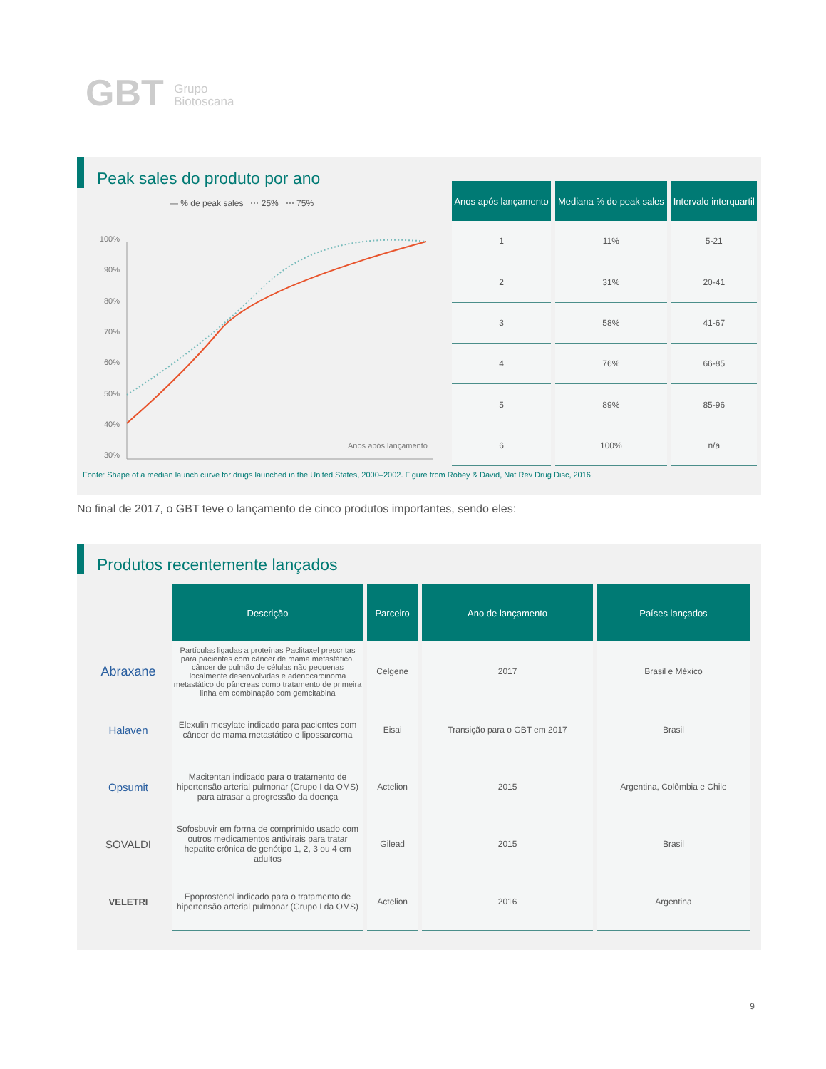GBT Grupo
Biotoscana
Peak sales do produto por ano
— % de peak sales ⋯ 25% ⋯ 75%
100%
90%
80%
70%
60%
50%
40%
30%
Anos após lançamento
| Anos após lançamento | Mediana % do peak sales | Intervalo interquartil |
| --- | --- | --- |
| 1 | 11% | 5-21 |
| 2 | 31% | 20-41 |
| 3 | 58% | 41-67 |
| 4 | 76% | 66-85 |
| 5 | 89% | 85-96 |
| 6 | 100% | n/a |
Fonte: Shape of a median launch curve for drugs launched in the United States, 2000–2002. Figure from Robey & David, Nat Rev Drug Disc, 2016.
No final de 2017, o GBT teve o lançamento de cinco produtos importantes, sendo eles:
Produtos recentemente lançados
| | Descrição | Parceiro | Ano de lançamento | Países lançados |
| --- | --- | --- | --- | --- |
| Abraxane | Partículas ligadas a proteínas Paclitaxel prescritas para pacientes com câncer de mama metastático, câncer de pulmão de células não pequenas localmente desenvolvidas e adenocarcinoma metastático do pâncreas como tratamento de primeira linha em combinação com gemcitabina | Celgene | 2017 | Brasil e México |
| Halaven | Elexulin mesylate indicado para pacientes com câncer de mama metastático e lipossarcoma | Eisai | Transição para o GBT em 2017 | Brasil |
| Opsumit | Macitentan indicado para o tratamento de hipertensão arterial pulmonar (Grupo I da OMS) para atrasar a progressão da doença | Actelion | 2015 | Argentina, Colômbia e Chile |
| SOVALDI | Sofosbuvir em forma de comprimido usado com outros medicamentos antivirais para tratar hepatite crônica de genótipo 1, 2, 3 ou 4 em adultos | Gilead | 2015 | Brasil |
| VELETRI | Epoprostenol indicado para o tratamento de hipertensão arterial pulmonar (Grupo I da OMS) | Actelion | 2016 | Argentina |
9